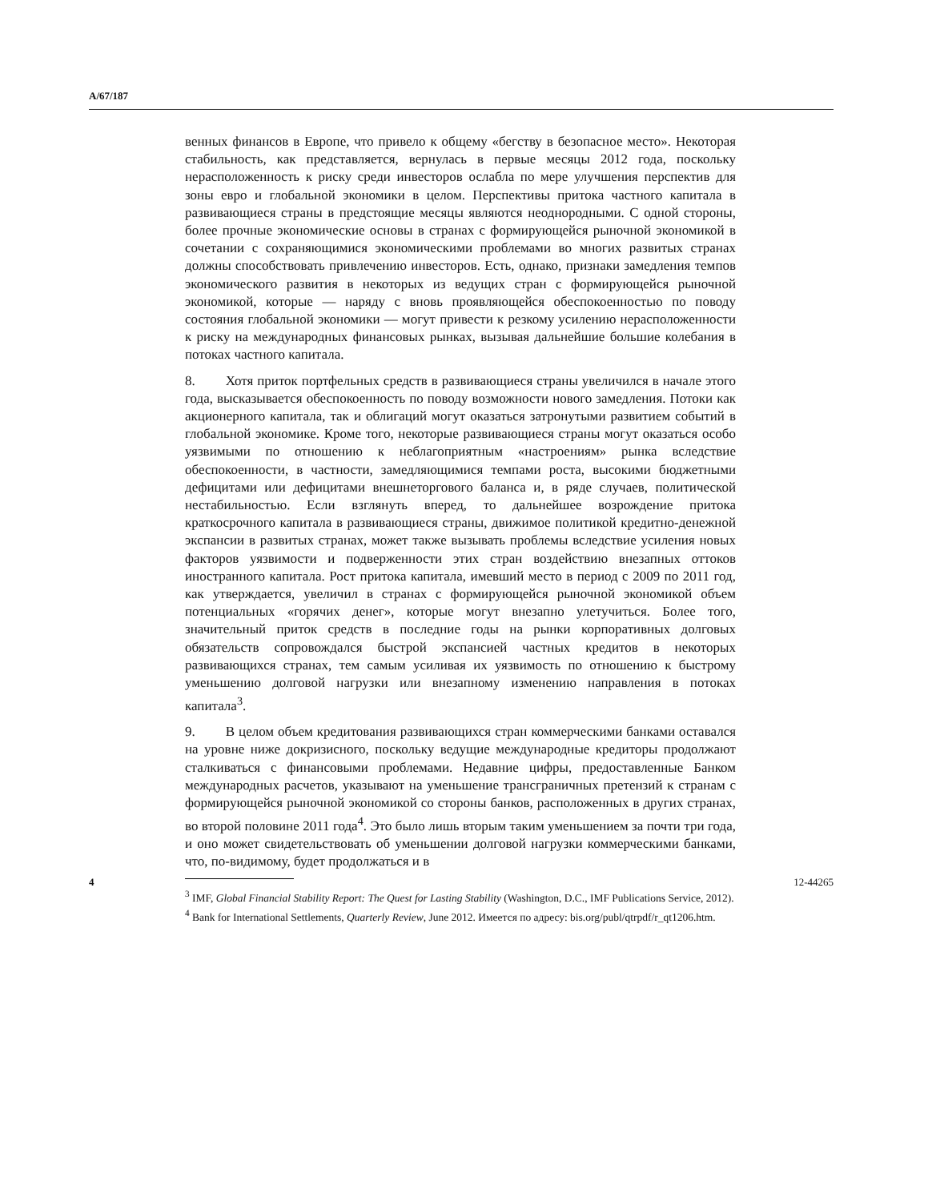A/67/187
венных финансов в Европе, что привело к общему «бегству в безопасное место». Некоторая стабильность, как представляется, вернулась в первые месяцы 2012 года, поскольку нерасположенность к риску среди инвесторов ослабла по мере улучшения перспектив для зоны евро и глобальной экономики в целом. Перспективы притока частного капитала в развивающиеся страны в предстоящие месяцы являются неоднородными. С одной стороны, более прочные экономические основы в странах с формирующейся рыночной экономикой в сочетании с сохраняющимися экономическими проблемами во многих развитых странах должны способствовать привлечению инвесторов. Есть, однако, признаки замедления темпов экономического развития в некоторых из ведущих стран с формирующейся рыночной экономикой, которые — наряду с вновь проявляющейся обеспокоенностью по поводу состояния глобальной экономики — могут привести к резкому усилению нерасположенности к риску на международных финансовых рынках, вызывая дальнейшие большие колебания в потоках частного капитала.
8. Хотя приток портфельных средств в развивающиеся страны увеличился в начале этого года, высказывается обеспокоенность по поводу возможности нового замедления. Потоки как акционерного капитала, так и облигаций могут оказаться затронутыми развитием событий в глобальной экономике. Кроме того, некоторые развивающиеся страны могут оказаться особо уязвимыми по отношению к неблагоприятным «настроениям» рынка вследствие обеспокоенности, в частности, замедляющимися темпами роста, высокими бюджетными дефицитами или дефицитами внешнеторгового баланса и, в ряде случаев, политической нестабильностью. Если взглянуть вперед, то дальнейшее возрождение притока краткосрочного капитала в развивающиеся страны, движимое политикой кредитно-денежной экспансии в развитых странах, может также вызывать проблемы вследствие усиления новых факторов уязвимости и подверженности этих стран воздействию внезапных оттоков иностранного капитала. Рост притока капитала, имевший место в период с 2009 по 2011 год, как утверждается, увеличил в странах с формирующейся рыночной экономикой объем потенциальных «горячих денег», которые могут внезапно улетучиться. Более того, значительный приток средств в последние годы на рынки корпоративных долговых обязательств сопровождался быстрой экспансией частных кредитов в некоторых развивающихся странах, тем самым усиливая их уязвимость по отношению к быстрому уменьшению долговой нагрузки или внезапному изменению направления в потоках капитала<sup>3</sup>.
9. В целом объем кредитования развивающихся стран коммерческими банками оставался на уровне ниже докризисного, поскольку ведущие международные кредиторы продолжают сталкиваться с финансовыми проблемами. Недавние цифры, предоставленные Банком международных расчетов, указывают на уменьшение трансграничных претензий к странам с формирующейся рыночной экономикой со стороны банков, расположенных в других странах, во второй половине 2011 года<sup>4</sup>. Это было лишь вторым таким уменьшением за почти три года, и оно может свидетельствовать об уменьшении долговой нагрузки коммерческими банками, что, по-видимому, будет продолжаться и в
<sup>3</sup> IMF, Global Financial Stability Report: The Quest for Lasting Stability (Washington, D.C., IMF Publications Service, 2012).
<sup>4</sup> Bank for International Settlements, Quarterly Review, June 2012. Имеется по адресу: bis.org/publ/qtrpdf/r_qt1206.htm.
4 12-44265